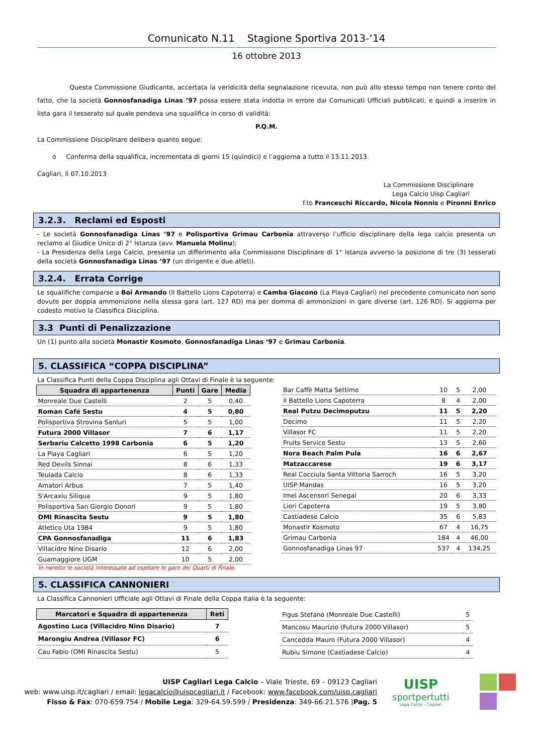Comunicato N.11 Stagione Sportiva 2013-‘14
16 ottobre 2013
Questa Commissione Giudicante, accertata la veridicità della segnalazione ricevuta, non può allo stesso tempo non tenere conto del fatto, che la società Gonnosfanadiga Linas ’97 possa essere stata indotta in errore dai Comunicati Ufficiali pubblicati, e quindi a inserire in lista gara il tesserato sul quale pendeva una squalifica in corso di validità:
P.Q.M.
La Commissione Disciplinare delibera quanto segue:
o Conferma della squalifica, incrementata di giorni 15 (quindici) e l’aggiorna a tutto il 13.11.2013.
Cagliari, lì 07.10.2013
La Commissione Disciplinare
Lega Calcio Uisp Cagliari
f.to Franceschi Riccardo, Nicola Nonnis e Pironni Enrico
3.2.3. Reclami ed Esposti
- Le società Gonnosfanadiga Linas ’97 e Polisportiva Grimau Carbonia attraverso l’ufficio disciplinare della lega calcio presenta un reclamo al Giudice Unico di 2° Istanza (avv. Manuela Molinu);
- La Presidenza della Lega Calcio, presenta un differimento alla Commissione Disciplinare di 1° istanza avverso la posizione di tre (3) tesserati della società Gonnosfanadiga Linas ’97 (un dirigente e due atleti).
3.2.4. Errata Corrige
Le squalifiche comparse a Boi Armando (Il Battello Lions Capoterra) e Camba Giacono (La Playa Cagliari) nel precedente comunicato non sono dovute per doppia ammonizione nella stessa gara (art. 127 RD) ma per domma di ammonizioni in gare diverse (art. 126 RD). Si aggiorna per codesto motivo la Classifica Disciplina.
3.3 Punti di Penalizzazione
Un (1) punto alla società Monastir Kosmoto, Gonnosfanadiga Linas ‘97 e Grimau Carbonia.
5. CLASSIFICA “COPPA DISCIPLINA”
La Classifica Punti della Coppa Disciplina agli Ottavi di Finale è la seguente:
| Squadra di appartenenza | Punti | Gare | Media |
| --- | --- | --- | --- |
| Monreale Due Castelli | 2 | 5 | 0,40 |
| Roman Café Sestu | 4 | 5 | 0,80 |
| Polisportiva Strovina Sanluri | 5 | 5 | 1,00 |
| Futura 2000 Villasor | 7 | 6 | 1,17 |
| Serbariu Calcetto 1998 Carbonia | 6 | 5 | 1,20 |
| La Playa Cagliari | 6 | 5 | 1,20 |
| Red Devils Sinnai | 8 | 6 | 1,33 |
| Teulada Calcio | 8 | 6 | 1,33 |
| Amatori Arbus | 7 | 5 | 1,40 |
| S'Arcaxiu Siliqua | 9 | 5 | 1,80 |
| Polisportiva San Giorgio Donori | 9 | 5 | 1,80 |
| OMI Rinascita Sestu | 9 | 5 | 1,80 |
| Atletico Uta 1984 | 9 | 5 | 1,80 |
| CPA Gonnosfanadiga | 11 | 6 | 1,83 |
| Villacidro Nino Disario | 12 | 6 | 2,00 |
| Guamaggiore UGM | 10 | 5 | 2,00 |
In neretto le società interessate ad ospitare le gare dei Quarti di Finale.
| Bar Caffè Matta Settimo | 10 | 5 | 2,00 |
| Il Battello Lions Capoterra | 8 | 4 | 2,00 |
| Real Putzu Decimoputzu | 11 | 5 | 2,20 |
| Decimo | 11 | 5 | 2,20 |
| Villasor FC | 11 | 5 | 2,20 |
| Fruits Service Sestu | 13 | 5 | 2,60 |
| Nora Beach Palm Pula | 16 | 6 | 2,67 |
| Matzaccarese | 19 | 6 | 3,17 |
| Real Cocciula Santa Vittoria Sarroch | 16 | 5 | 3,20 |
| UISP Mandas | 16 | 5 | 3,20 |
| Imel Ascensori Senegal | 20 | 6 | 3,33 |
| Liori Capoterra | 19 | 5 | 3,80 |
| Castiadese Calcio | 35 | 6 | 5,83 |
| Monastir Kosmoto | 67 | 4 | 16,75 |
| Grimau Carbonia | 184 | 4 | 46,00 |
| Gonnosfanadiga Linas 97 | 537 | 4 | 134,25 |
5. CLASSIFICA CANNONIERI
La Classifica Cannonieri Ufficiale agli Ottavi di Finale della Coppa Italia è la seguente:
| Marcatori e Squadra di appartenenza | Reti |
| --- | --- |
| Agostino Luca (Villacidro Nino Disario) | 7 |
| Marongiu Andrea (Villasor FC) | 6 |
| Cau Fabio (OMI Rinascita Sestu) | 5 |
| Figus Stefano (Monreale Due Castelli) | 5 |
| Mancosu Maurizio (Futura 2000 Villasor) | 5 |
| Cancedda Mauro (Futura 2000 Villasor) | 4 |
| Rubiu Simone (Castiadese Calcio) | 4 |
UISP Cagliari Lega Calcio – Viale Trieste, 69 – 09123 Cagliari
web: www.uisp.it/cagliari / email: legacalcio@uispcagliari.it / Facebook: www.facebook.com/uisp.cagliari
Fisso & Fax: 070-659.754 / Mobile Lega: 329-64.59.599 / Presidenza: 349-66.21.576 |Pag. 5
UISP
sportpertutti
Lega Calcio - Cagliari